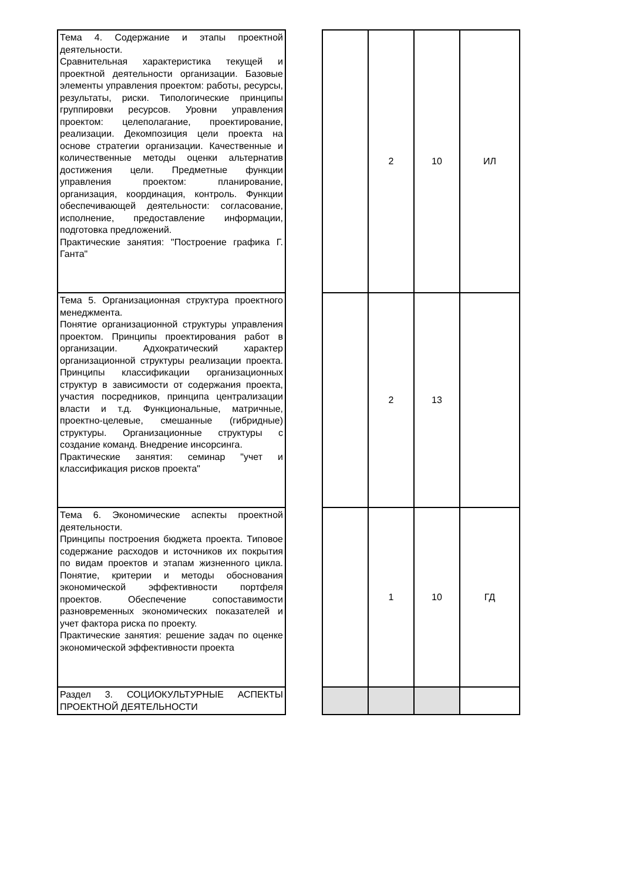| Тема 4. Содержание и этапы проектной деятельности. Сравнительная характеристика текущей и проектной деятельности организации. Базовые элементы управления проектом: работы, ресурсы, результаты, риски. Типологические принципы группировки ресурсов. Уровни управления проектом: целеполагание, проектирование, реализации. Декомпозиция цели проекта на основе стратегии организации. Качественные и количественные методы оценки альтернатив достижения цели. Предметные функции управления проектом: планирование, организация, координация, контроль. Функции обеспечивающей деятельности: согласование, исполнение, предоставление информации, подготовка предложений. Практические занятия: "Построение графика Г. Ганта" | | | 2 | 10 | ИЛ |
| Тема 5. Организационная структура проектного менеджмента. Понятие организационной структуры управления проектом. Принципы проектирования работ в организации. Адхократический характер организационной структуры реализации проекта. Принципы классификации организационных структур в зависимости от содержания проекта, участия посредников, принципа централизации власти и т.д. Функциональные, матричные, проектно-целевые, смешанные (гибридные) структуры. Организационные структуры с создание команд. Внедрение инсорсинга. Практические занятия: семинар "учет и классификация рисков проекта" | | | 2 | 13 | |
| Тема 6. Экономические аспекты проектной деятельности. Принципы построения бюджета проекта. Типовое содержание расходов и источников их покрытия по видам проектов и этапам жизненного цикла. Понятие, критерии и методы обоснования экономической эффективности портфеля проектов. Обеспечение сопоставимости разновременных экономических показателей и учет фактора риска по проекту. Практические занятия: решение задач по оценке экономической эффективности проекта | | | 1 | 10 | ГД |
| Раздел 3. СОЦИОКУЛЬТУРНЫЕ АСПЕКТЫ ПРОЕКТНОЙ ДЕЯТЕЛЬНОСТИ | | | | | |